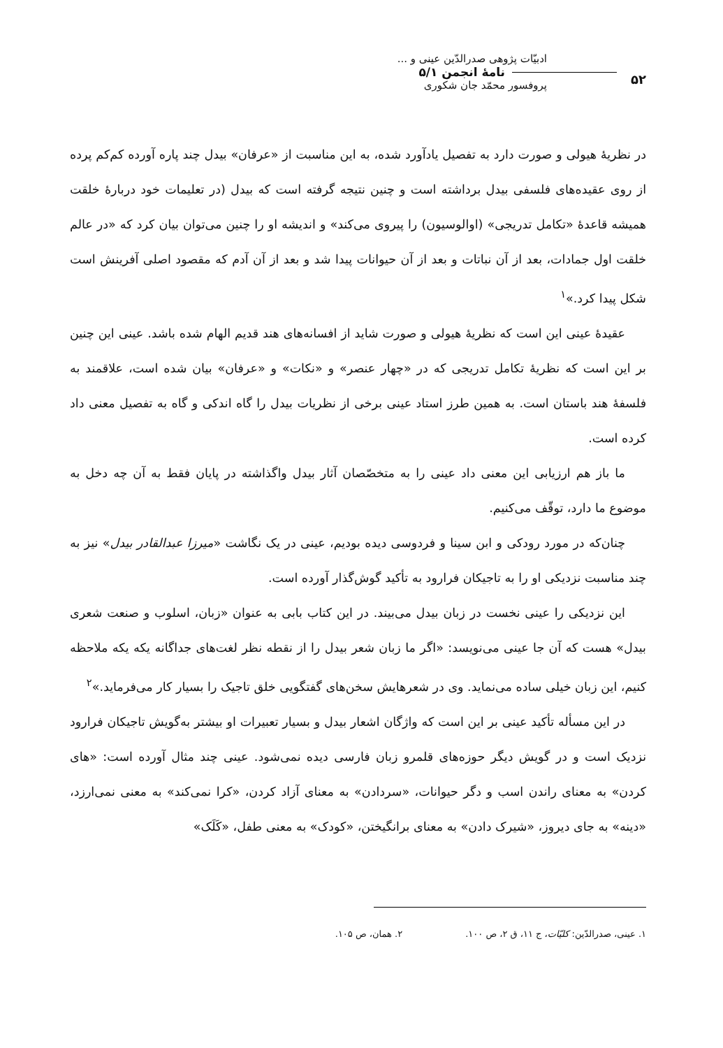۵۲
ادبیّات پژوهی صدرالدّین عینی و ...
نامهٔ انجمن ۵/۱
پروفسور محمّد جان شکوری
در نظریهٔ هیولی و صورت دارد به تفصیل یادآورد شده، به این مناسبت از «عرفان» بیدل چند پاره آورده کم‌کم پرده از روی عقیده‌های فلسفی بیدل برداشته است و چنین نتیجه گرفته است که بیدل (در تعلیمات خود دربارهٔ خلقت همیشه قاعدهٔ «تکامل تدریجی» (اوالوسیون) را پیروی می‌کند» و اندیشه او را چنین می‌توان بیان کرد که «در عالم خلقت اول جمادات، بعد از آن نباتات و بعد از آن حیوانات پیدا شد و بعد از آن آدم که مقصود اصلی آفرینش است شکل پیدا کرد.»<sup>۱</sup>
عقیدهٔ عینی این است که نظریهٔ هیولی و صورت شاید از افسانه‌های هند قدیم الهام شده باشد. عینی این چنین بر این است که نظریهٔ تکامل تدریجی که در «چهار عنصر» و «نکات» و «عرفان» بیان شده است، علاقمند به فلسفهٔ هند باستان است. به همین طرز استاد عینی برخی از نظریات بیدل را گاه اندکی و گاه به تفصیل معنی داد کرده است.
ما باز هم ارزیابی این معنی داد عینی را به متخصّصان آثار بیدل واگذاشته در پایان فقط به آن چه دخل به موضوع ما دارد، توقّف می‌کنیم.
چنان‌که در مورد رودکی و ابن سینا و فردوسی دیده بودیم، عینی در یک نگاشت «میرزا عبدالقادر بیدل» نیز به چند مناسبت نزدیکی او را به تاجیکان فرارود به تأکید گوش‌گذار آورده است.
این نزدیکی را عینی نخست در زبان بیدل می‌بیند. در این کتاب بابی به عنوان «زبان، اسلوب و صنعت شعری بیدل» هست که آن جا عینی می‌نویسد: «اگر ما زبان شعر بیدل را از نقطه نظر لغت‌های جداگانه یکه یکه ملاحظه کنیم، این زبان خیلی ساده می‌نماید. وی در شعرهایش سخن‌های گفتگویی خلق تاجیک را بسیار کار می‌فرماید.»<sup>۲</sup>
در این مسأله تأکید عینی بر این است که واژگان اشعار بیدل و بسیار تعبیرات او بیشتر به‌گویش تاجیکان فرارود نزدیک است و در گویش دیگر حوزه‌های قلمرو زبان فارسی دیده نمی‌شود. عینی چند مثال آورده است: «های کردن» به معنای راندن اسب و دگر حیوانات، «سردادن» به معنای آزاد کردن، «کرا نمی‌کند» به معنی نمی‌ارزد، «دینه» به جای دیروز، «شیرک دادن» به معنای برانگیختن، «کودک» به معنی طفل، «کَلَک»
۱. عینی، صدرالدّین: کلیّات، ج ۱۱، ق ۲، ص ۱۰۰. ۲. همان، ص ۱۰۵.